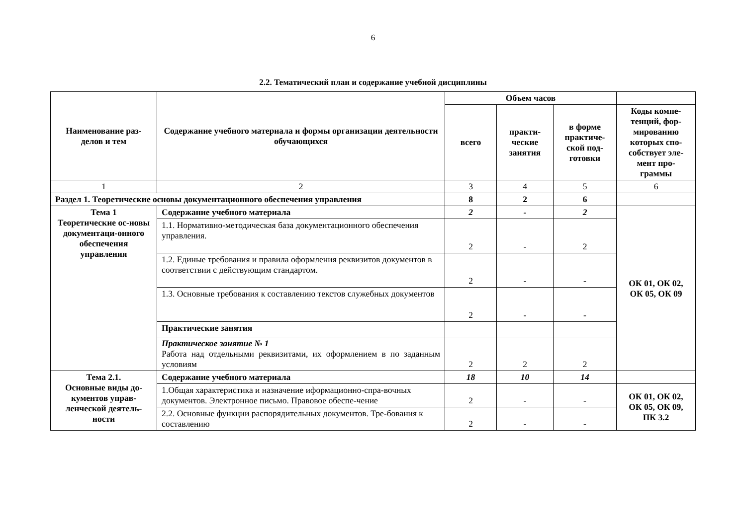6
2.2. Тематический план и содержание учебной дисциплины
| Наименование раз-делов и тем | Содержание учебного материала и формы организации деятельности обучающихся | Объем часов | | | |
| --- | --- | --- | --- | --- | --- |
| | | всего | практи-ческие занятия | в форме практиче-ской под-готовки | Коды компе-тенций, фор-мированию которых спо-собствует эле-мент про-граммы |
| 1 | 2 | 3 | 4 | 5 | 6 |
| Раздел 1. Теоретические основы документационного обеспечения управления | | 8 | 2 | 6 | |
| Тема 1 Теоретические ос-новы документаци-онного обеспечения управления | Содержание учебного материала | 2 | - | 2 | ОК 01, ОК 02, ОК 05, ОК 09 |
| | 1.1. Нормативно-методическая база документационного обеспечения управления. | 2 | - | 2 | |
| | 1.2. Единые требования и правила оформления реквизитов документов в соответствии с действующим стандартом. | 2 | - | - | |
| | 1.3. Основные требования к составлению текстов служебных документов | 2 | - | - | |
| | Практические занятия | | | | |
| | Практическое занятие № 1 Работа над отдельными реквизитами, их оформлением в по заданным условиям | 2 | 2 | 2 | |
| Тема 2.1. Основные виды до-кументов управ-ленческой деятель-ности | Содержание учебного материала | 18 | 10 | 14 | |
| | 1.Общая характеристика и назначение иформационно-спра-вочных документов. Электронное письмо. Правовое обеспе-чение | 2 | - | - | ОК 01, ОК 02, ОК 05, ОК 09, ПК 3.2 |
| | 2.2. Основные функции распорядительных документов. Тре-бования к составлению | 2 | - | - | |